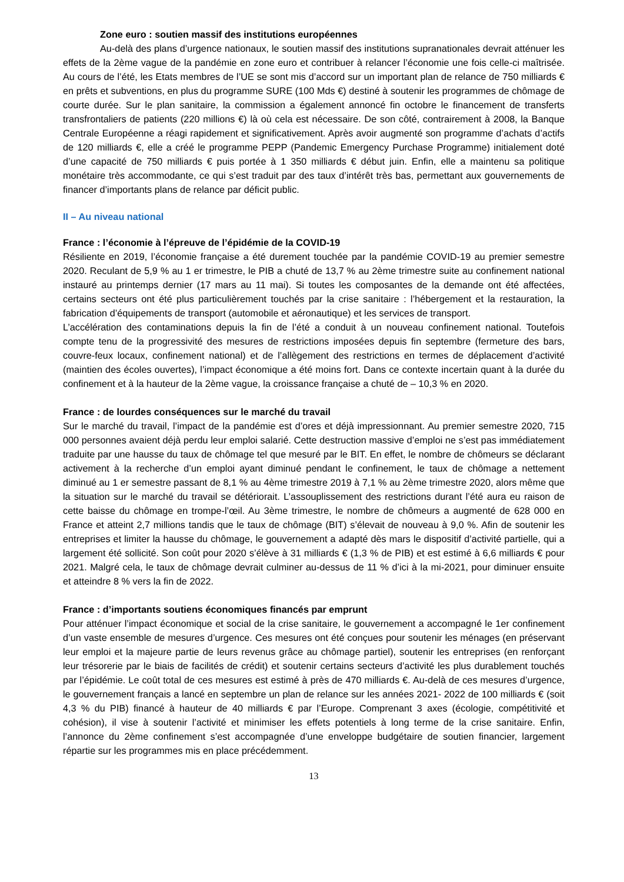Zone euro : soutien massif des institutions européennes
Au-delà des plans d’urgence nationaux, le soutien massif des institutions supranationales devrait atténuer les effets de la 2ème vague de la pandémie en zone euro et contribuer à relancer l’économie une fois celle-ci maîtrisée. Au cours de l’été, les Etats membres de l’UE se sont mis d’accord sur un important plan de relance de 750 milliards € en prêts et subventions, en plus du programme SURE (100 Mds €) destiné à soutenir les programmes de chômage de courte durée. Sur le plan sanitaire, la commission a également annoncé fin octobre le financement de transferts transfrontaliers de patients (220 millions €) là où cela est nécessaire. De son côté, contrairement à 2008, la Banque Centrale Européenne a réagi rapidement et significativement. Après avoir augmenté son programme d’achats d’actifs de 120 milliards €, elle a créé le programme PEPP (Pandemic Emergency Purchase Programme) initialement doté d’une capacité de 750 milliards € puis portée à 1 350 milliards € début juin. Enfin, elle a maintenu sa politique monétaire très accommodante, ce qui s’est traduit par des taux d’intérêt très bas, permettant aux gouvernements de financer d’importants plans de relance par déficit public.
II – Au niveau national
France : l’économie à l’épreuve de l’épidémie de la COVID-19
Résiliente en 2019, l’économie française a été durement touchée par la pandémie COVID-19 au premier semestre 2020. Reculant de 5,9 % au 1 er trimestre, le PIB a chuté de 13,7 % au 2ème trimestre suite au confinement national instauré au printemps dernier (17 mars au 11 mai). Si toutes les composantes de la demande ont été affectées, certains secteurs ont été plus particulièrement touchés par la crise sanitaire : l’hébergement et la restauration, la fabrication d’équipements de transport (automobile et aéronautique) et les services de transport.
L’accélération des contaminations depuis la fin de l’été a conduit à un nouveau confinement national. Toutefois compte tenu de la progressivité des mesures de restrictions imposées depuis fin septembre (fermeture des bars, couvre-feux locaux, confinement national) et de l’allègement des restrictions en termes de déplacement d’activité (maintien des écoles ouvertes), l’impact économique a été moins fort. Dans ce contexte incertain quant à la durée du confinement et à la hauteur de la 2ème vague, la croissance française a chuté de – 10,3 % en 2020.
France : de lourdes conséquences sur le marché du travail
Sur le marché du travail, l’impact de la pandémie est d’ores et déjà impressionnant. Au premier semestre 2020, 715 000 personnes avaient déjà perdu leur emploi salarié. Cette destruction massive d’emploi ne s’est pas immédiatement traduite par une hausse du taux de chômage tel que mesuré par le BIT. En effet, le nombre de chômeurs se déclarant activement à la recherche d’un emploi ayant diminué pendant le confinement, le taux de chômage a nettement diminué au 1 er semestre passant de 8,1 % au 4ème trimestre 2019 à 7,1 % au 2ème trimestre 2020, alors même que la situation sur le marché du travail se détériorait. L’assouplissement des restrictions durant l’été aura eu raison de cette baisse du chômage en trompe-l’œil. Au 3ème trimestre, le nombre de chômeurs a augmenté de 628 000 en France et atteint 2,7 millions tandis que le taux de chômage (BIT) s’élevait de nouveau à 9,0 %. Afin de soutenir les entreprises et limiter la hausse du chômage, le gouvernement a adapté dès mars le dispositif d’activité partielle, qui a largement été sollicité. Son coût pour 2020 s’élève à 31 milliards € (1,3 % de PIB) et est estimé à 6,6 milliards € pour 2021. Malgré cela, le taux de chômage devrait culminer au-dessus de 11 % d’ici à la mi-2021, pour diminuer ensuite et atteindre 8 % vers la fin de 2022.
France : d’importants soutiens économiques financés par emprunt
Pour atténuer l’impact économique et social de la crise sanitaire, le gouvernement a accompagné le 1er confinement d’un vaste ensemble de mesures d’urgence. Ces mesures ont été conçues pour soutenir les ménages (en préservant leur emploi et la majeure partie de leurs revenus grâce au chômage partiel), soutenir les entreprises (en renforçant leur trésorerie par le biais de facilités de crédit) et soutenir certains secteurs d’activité les plus durablement touchés par l’épidémie. Le coût total de ces mesures est estimé à près de 470 milliards €. Au-delà de ces mesures d’urgence, le gouvernement français a lancé en septembre un plan de relance sur les années 2021- 2022 de 100 milliards € (soit 4,3 % du PIB) financé à hauteur de 40 milliards € par l’Europe. Comprenant 3 axes (écologie, compétitivité et cohésion), il vise à soutenir l’activité et minimiser les effets potentiels à long terme de la crise sanitaire. Enfin, l’annonce du 2ème confinement s’est accompagnée d’une enveloppe budgétaire de soutien financier, largement répartie sur les programmes mis en place précédemment.
13